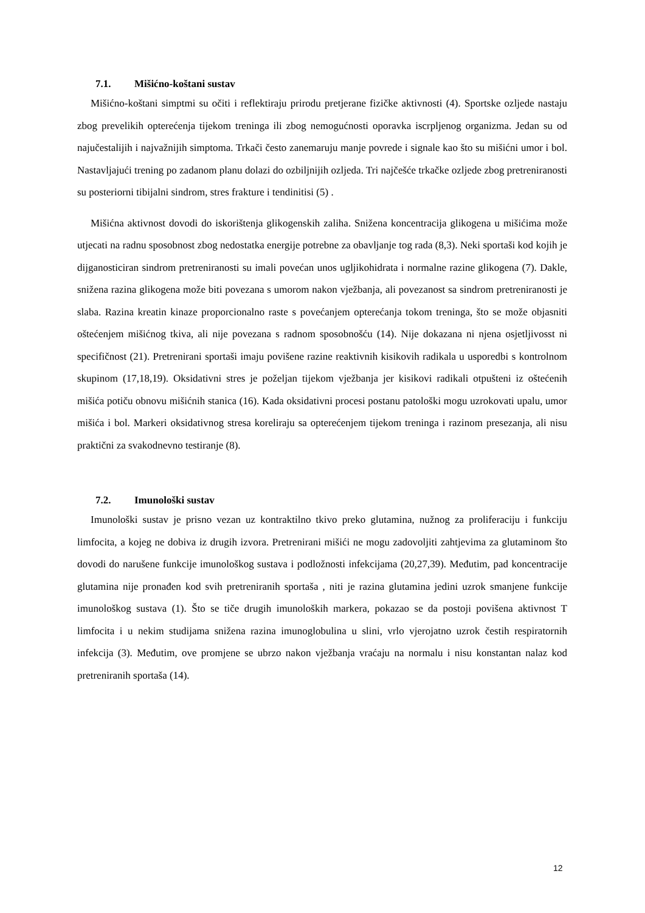7.1. Mišićno-koštani sustav
Mišićno-koštani simptmi su očiti i reflektiraju prirodu pretjerane fizičke aktivnosti (4). Sportske ozljede nastaju zbog prevelikih opterećenja tijekom treninga ili zbog nemogućnosti oporavka iscrpljenog organizma. Jedan su od najučestalijih i najvažnijih simptoma. Trkači često zanemaruju manje povrede i signale kao što su mišićni umor i bol. Nastavljajući trening po zadanom planu dolazi do ozbiljnijih ozljeda. Tri najčešće trkačke ozljede zbog pretreniranosti su posteriorni tibijalni sindrom, stres frakture i tendinitisi (5) .
Mišićna aktivnost dovodi do iskorištenja glikogenskih zaliha. Snižena koncentracija glikogena u mišićima može utjecati na radnu sposobnost zbog nedostatka energije potrebne za obavljanje tog rada (8,3). Neki sportaši kod kojih je dijganosticiran sindrom pretreniranosti su imali povećan unos ugljikohidrata i normalne razine glikogena (7). Dakle, snižena razina glikogena može biti povezana s umorom nakon vježbanja, ali povezanost sa sindrom pretreniranosti je slaba. Razina kreatin kinaze proporcionalno raste s povećanjem opterećanja tokom treninga, što se može objasniti oštećenjem mišićnog tkiva, ali nije povezana s radnom sposobnošću (14). Nije dokazana ni njena osjetljivosst ni specifičnost (21). Pretrenirani sportaši imaju povišene razine reaktivnih kisikovih radikala u usporedbi s kontrolnom skupinom (17,18,19). Oksidativni stres je poželjan tijekom vježbanja jer kisikovi radikali otpušteni iz oštećenih mišića potiču obnovu mišićnih stanica (16). Kada oksidativni procesi postanu patološki mogu uzrokovati upalu, umor mišića i bol. Markeri oksidativnog stresa koreliraju sa opterećenjem tijekom treninga i razinom presezanja, ali nisu praktični za svakodnevno testiranje (8).
7.2. Imunološki sustav
Imunološki sustav je prisno vezan uz kontraktilno tkivo preko glutamina, nužnog za proliferaciju i funkciju limfocita, a kojeg ne dobiva iz drugih izvora. Pretrenirani mišići ne mogu zadovoljiti zahtjevima za glutaminom što dovodi do narušene funkcije imunološkog sustava i podložnosti infekcijama (20,27,39). Međutim, pad koncentracije glutamina nije pronađen kod svih pretreniranih sportaša , niti je razina glutamina jedini uzrok smanjene funkcije imunološkog sustava (1). Što se tiče drugih imunoloških markera, pokazao se da postoji povišena aktivnost T limfocita i u nekim studijama snižena razina imunoglobulina u slini, vrlo vjerojatno uzrok čestih respiratornih infekcija (3). Međutim, ove promjene se ubrzo nakon vježbanja vraćaju na normalu i nisu konstantan nalaz kod pretreniranih sportaša (14).
12